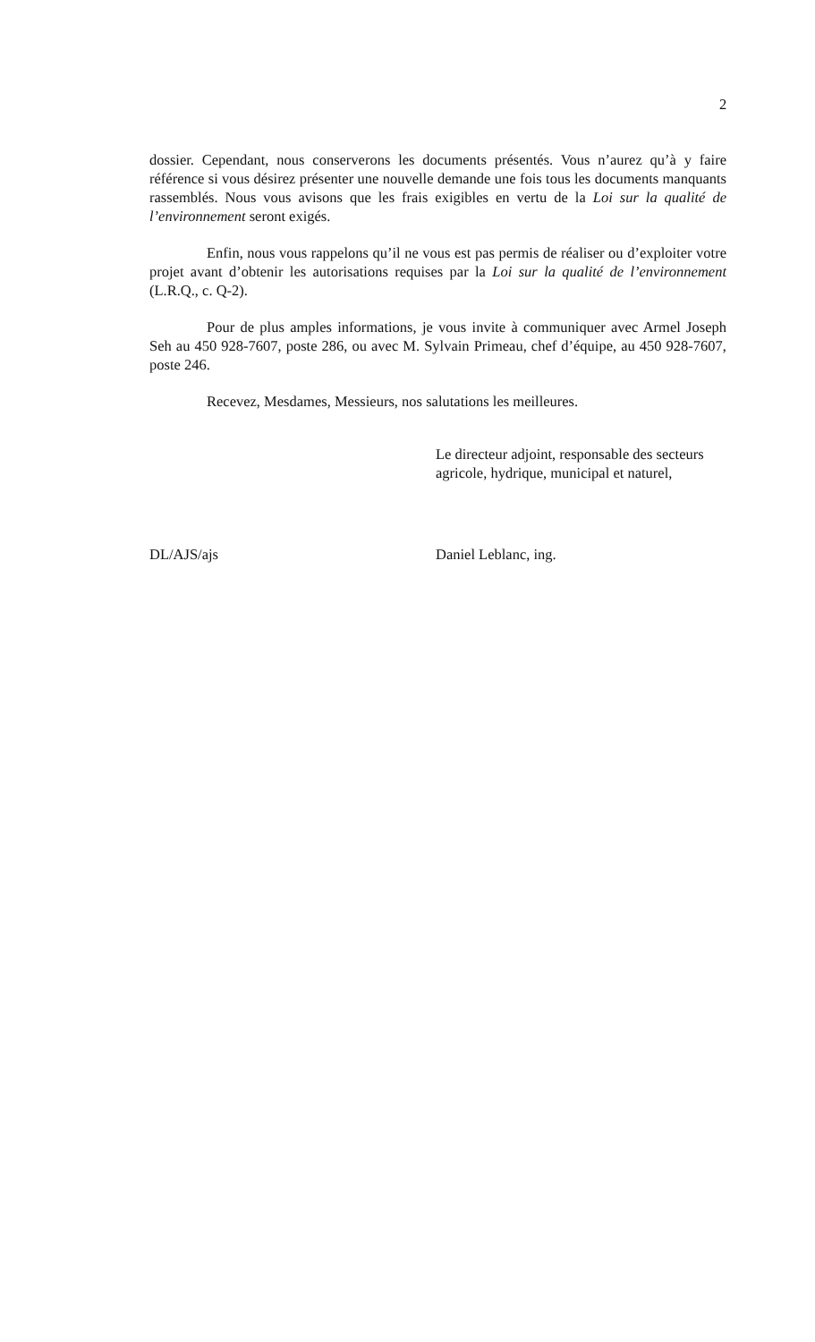2
dossier. Cependant, nous conserverons les documents présentés. Vous n’aurez qu’à y faire référence si vous désirez présenter une nouvelle demande une fois tous les documents manquants rassemblés. Nous vous avisons que les frais exigibles en vertu de la Loi sur la qualité de l’environnement seront exigés.
Enfin, nous vous rappelons qu’il ne vous est pas permis de réaliser ou d’exploiter votre projet avant d’obtenir les autorisations requises par la Loi sur la qualité de l’environnement (L.R.Q., c. Q-2).
Pour de plus amples informations, je vous invite à communiquer avec Armel Joseph Seh au 450 928-7607, poste 286, ou avec M. Sylvain Primeau, chef d’équipe, au 450 928-7607, poste 246.
Recevez, Mesdames, Messieurs, nos salutations les meilleures.
Le directeur adjoint, responsable des secteurs agricole, hydrique, municipal et naturel,
DL/AJS/ajs Daniel Leblanc, ing.